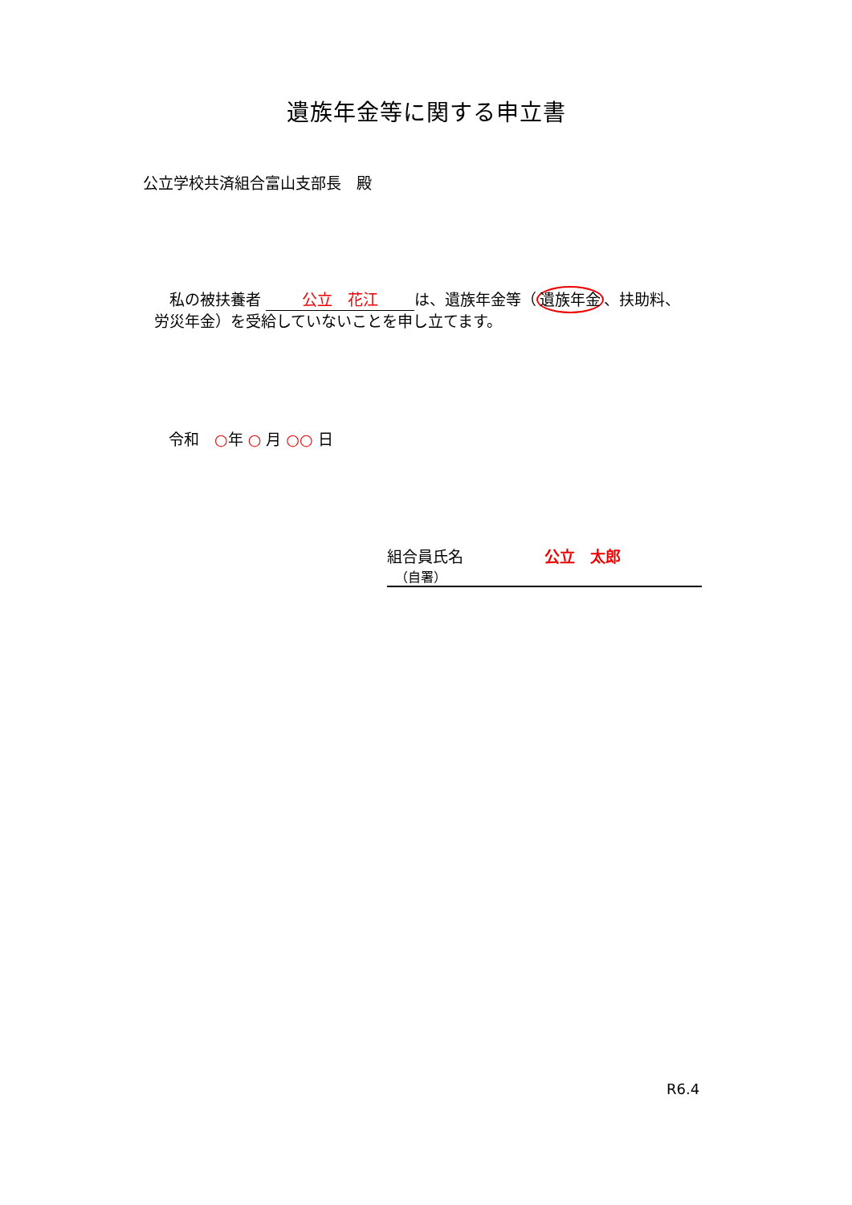遺族年金等に関する申立書
公立学校共済組合富山支部長　殿
　私の被扶養者 公立　花江 は、遺族年金等（遺族年金、扶助料、労災年金）を受給していないことを申し立てます。
令和　○年 ○ 月 ○○ 日
組合員氏名 公立　太郎
（自署）
R6.4